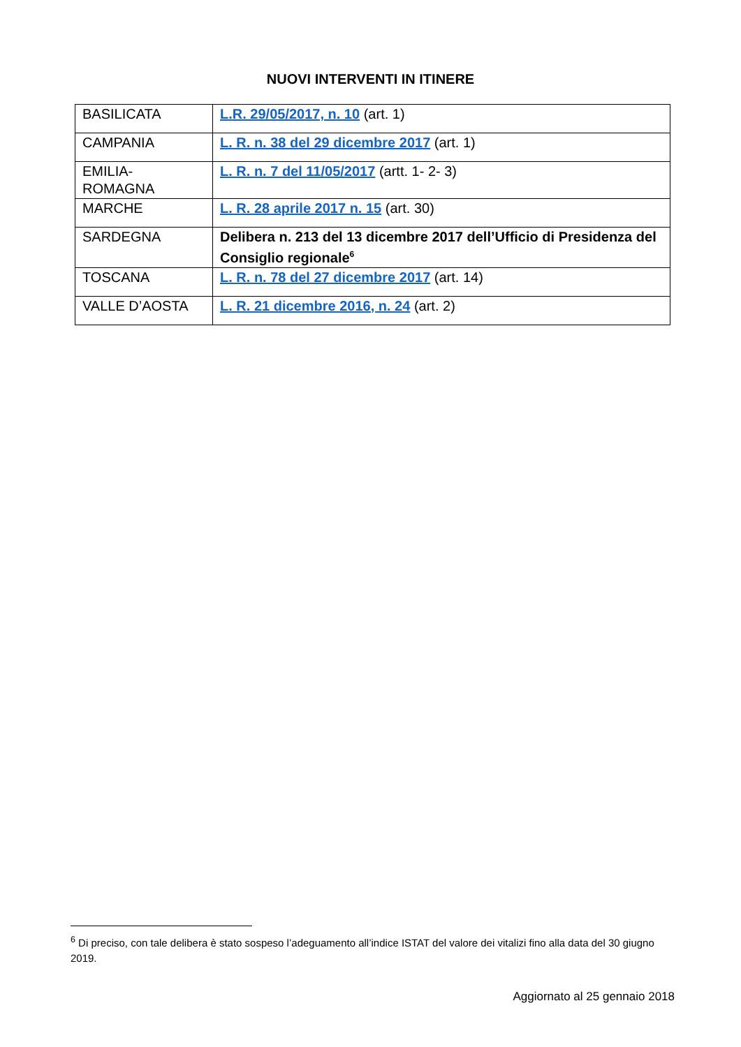NUOVI INTERVENTI IN ITINERE
| BASILICATA | L.R. 29/05/2017, n. 10 (art. 1) |
| CAMPANIA | L. R. n. 38 del 29 dicembre 2017 (art. 1) |
| EMILIA- ROMAGNA | L. R. n. 7 del 11/05/2017 (artt. 1- 2- 3) |
| MARCHE | L. R. 28 aprile 2017 n. 15 (art. 30) |
| SARDEGNA | Delibera n. 213 del 13 dicembre 2017 dell’Ufficio di Presidenza del Consiglio regionale<sup>6</sup> |
| TOSCANA | L. R. n. 78 del 27 dicembre 2017 (art. 14) |
| VALLE D’AOSTA | L. R. 21 dicembre 2016, n. 24 (art. 2) |
<sup>6</sup> Di preciso, con tale delibera è stato sospeso l’adeguamento all’indice ISTAT del valore dei vitalizi fino alla data del 30 giugno 2019.
Aggiornato al 25 gennaio 2018